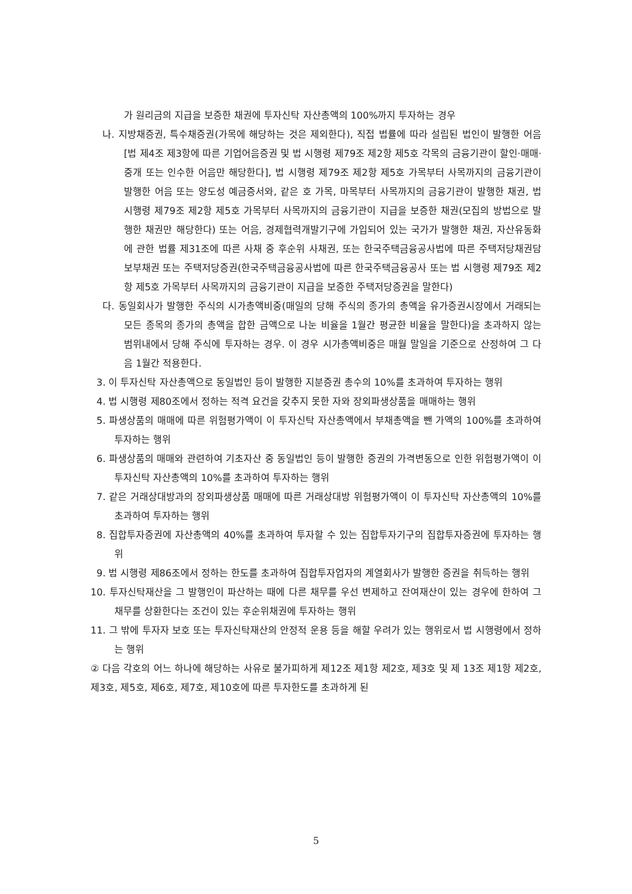가 원리금의 지급을 보증한 채권에 투자신탁 자산총액의 100%까지 투자하는 경우
나. 지방채증권, 특수채증권(가목에 해당하는 것은 제외한다), 직접 법률에 따라 설립된 법인이 발행한 어음[법 제4조 제3항에 따른 기업어음증권 및 법 시행령 제79조 제2항 제5호 각목의 금융기관이 할인·매매·중개 또는 인수한 어음만 해당한다], 법 시행령 제79조 제2항 제5호 가목부터 사목까지의 금융기관이 발행한 어음 또는 양도성 예금증서와, 같은 호 가목, 마목부터 사목까지의 금융기관이 발행한 채권, 법 시행령 제79조 제2항 제5호 가목부터 사목까지의 금융기관이 지급을 보증한 채권(모집의 방법으로 발행한 채권만 해당한다) 또는 어음, 경제협력개발기구에 가입되어 있는 국가가 발행한 채권, 자산유동화에 관한 법률 제31조에 따른 사채 중 후순위 사채권, 또는 한국주택금융공사법에 따른 주택저당채권담보부채권 또는 주택저당증권(한국주택금융공사법에 따른 한국주택금융공사 또는 법 시행령 제79조 제2항 제5호 가목부터 사목까지의 금융기관이 지급을 보증한 주택저당증권을 말한다)
다. 동일회사가 발행한 주식의 시가총액비중(매일의 당해 주식의 종가의 총액을 유가증권시장에서 거래되는 모든 종목의 종가의 총액을 합한 금액으로 나눈 비율을 1월간 평균한 비율을 말한다)을 초과하지 않는 범위내에서 당해 주식에 투자하는 경우. 이 경우 시가총액비중은 매월 말일을 기준으로 산정하여 그 다음 1월간 적용한다.
3. 이 투자신탁 자산총액으로 동일법인 등이 발행한 지분증권 총수의 10%를 초과하여 투자하는 행위
4. 법 시행령 제80조에서 정하는 적격 요건을 갖추지 못한 자와 장외파생상품을 매매하는 행위
5. 파생상품의 매매에 따른 위험평가액이 이 투자신탁 자산총액에서 부채총액을 뺀 가액의 100%를 초과하여 투자하는 행위
6. 파생상품의 매매와 관련하여 기초자산 중 동일법인 등이 발행한 증권의 가격변동으로 인한 위험평가액이 이 투자신탁 자산총액의 10%를 초과하여 투자하는 행위
7. 같은 거래상대방과의 장외파생상품 매매에 따른 거래상대방 위험평가액이 이 투자신탁 자산총액의 10%를 초과하여 투자하는 행위
8. 집합투자증권에 자산총액의 40%를 초과하여 투자할 수 있는 집합투자기구의 집합투자증권에 투자하는 행위
9. 법 시행령 제86조에서 정하는 한도를 초과하여 집합투자업자의 계열회사가 발행한 증권을 취득하는 행위
10. 투자신탁재산을 그 발행인이 파산하는 때에 다른 채무를 우선 변제하고 잔여재산이 있는 경우에 한하여 그 채무를 상환한다는 조건이 있는 후순위채권에 투자하는 행위
11. 그 밖에 투자자 보호 또는 투자신탁재산의 안정적 운용 등을 해할 우려가 있는 행위로서 법 시행령에서 정하는 행위
② 다음 각호의 어느 하나에 해당하는 사유로 불가피하게 제12조 제1항 제2호, 제3호 및 제 13조 제1항 제2호, 제3호, 제5호, 제6호, 제7호, 제10호에 따른 투자한도를 초과하게 된
5